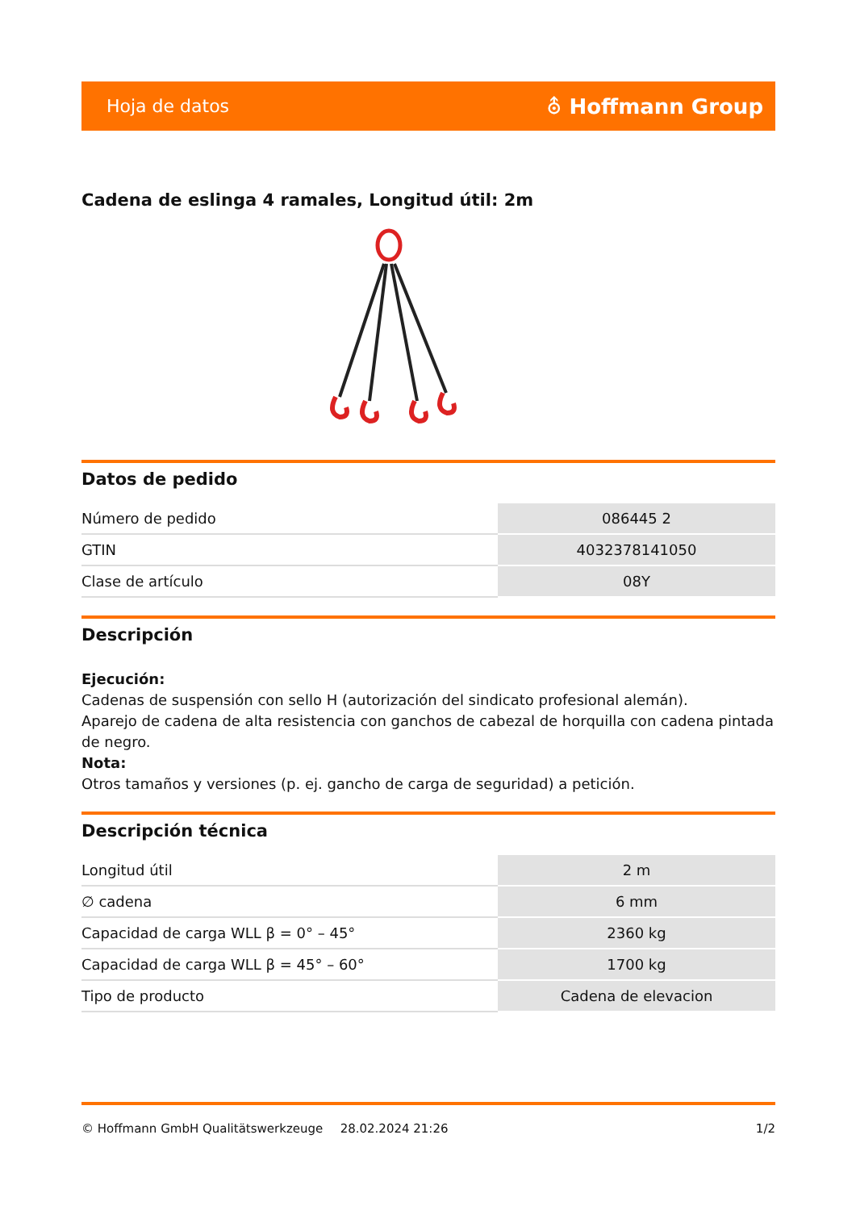Hoja de datos ⛢ Hoffmann Group
Cadena de eslinga 4 ramales, Longitud útil: 2m
Datos de pedido
| Número de pedido | 086445 2 |
| GTIN | 4032378141050 |
| Clase de artículo | 08Y |
Descripción
Ejecución:
Cadenas de suspensión con sello H (autorización del sindicato profesional alemán).
Aparejo de cadena de alta resistencia con ganchos de cabezal de horquilla con cadena pintada de negro.
Nota:
Otros tamaños y versiones (p. ej. gancho de carga de seguridad) a petición.
Descripción técnica
| Longitud útil | 2 m |
| ∅ cadena | 6 mm |
| Capacidad de carga WLL β = 0° – 45° | 2360 kg |
| Capacidad de carga WLL β = 45° – 60° | 1700 kg |
| Tipo de producto | Cadena de elevacion |
© Hoffmann GmbH Qualitätswerkzeuge 28.02.2024 21:26 1/2